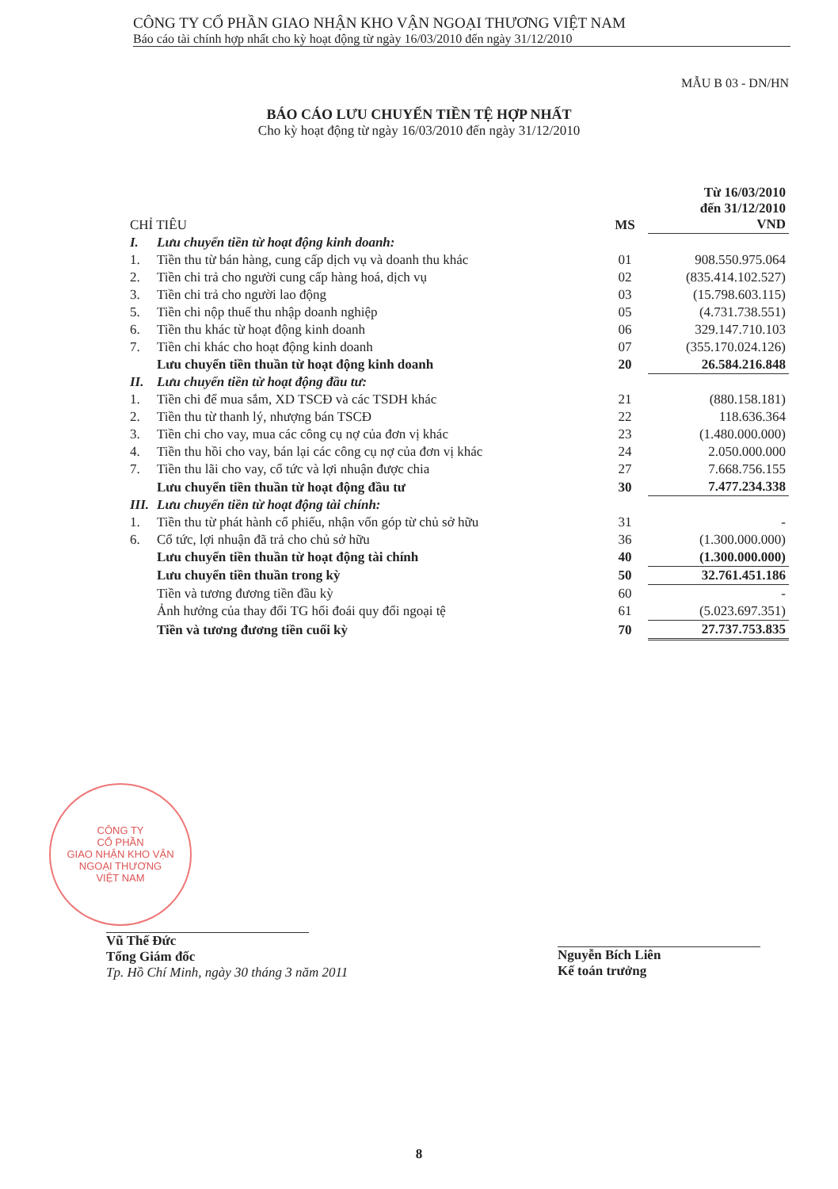CÔNG TY CỔ PHẦN GIAO NHẬN KHO VẬN NGOẠI THƯƠNG VIỆT NAM
Báo cáo tài chính hợp nhất cho kỳ hoạt động từ ngày 16/03/2010 đến ngày 31/12/2010
MẪU B 03 - DN/HN
BÁO CÁO LƯU CHUYỂN TIỀN TỆ HỢP NHẤT
Cho kỳ hoạt động từ ngày 16/03/2010 đến ngày 31/12/2010
| CHỈ TIÊU | | MS | Từ 16/03/2010 đến 31/12/2010 VND |
| --- | --- | --- | --- |
| I. | Lưu chuyển tiền từ hoạt động kinh doanh: | | |
| 1. | Tiền thu từ bán hàng, cung cấp dịch vụ và doanh thu khác | 01 | 908.550.975.064 |
| 2. | Tiền chi trả cho người cung cấp hàng hoá, dịch vụ | 02 | (835.414.102.527) |
| 3. | Tiền chi trả cho người lao động | 03 | (15.798.603.115) |
| 5. | Tiền chi nộp thuế thu nhập doanh nghiệp | 05 | (4.731.738.551) |
| 6. | Tiền thu khác từ hoạt động kinh doanh | 06 | 329.147.710.103 |
| 7. | Tiền chi khác cho hoạt động kinh doanh | 07 | (355.170.024.126) |
| | Lưu chuyển tiền thuần từ hoạt động kinh doanh | 20 | 26.584.216.848 |
| II. | Lưu chuyển tiền từ hoạt động đầu tư: | | |
| 1. | Tiền chi để mua sắm, XD TSCĐ và các TSDH khác | 21 | (880.158.181) |
| 2. | Tiền thu từ thanh lý, nhượng bán TSCĐ | 22 | 118.636.364 |
| 3. | Tiền chi cho vay, mua các công cụ nợ của đơn vị khác | 23 | (1.480.000.000) |
| 4. | Tiền thu hồi cho vay, bán lại các công cụ nợ của đơn vị khác | 24 | 2.050.000.000 |
| 7. | Tiền thu lãi cho vay, cổ tức và lợi nhuận được chia | 27 | 7.668.756.155 |
| | Lưu chuyển tiền thuần từ hoạt động đầu tư | 30 | 7.477.234.338 |
| III. | Lưu chuyển tiền từ hoạt động tài chính: | | |
| 1. | Tiền thu từ phát hành cổ phiếu, nhận vốn góp từ chủ sở hữu | 31 | - |
| 6. | Cổ tức, lợi nhuận đã trả cho chủ sở hữu | 36 | (1.300.000.000) |
| | Lưu chuyển tiền thuần từ hoạt động tài chính | 40 | (1.300.000.000) |
| | Lưu chuyển tiền thuần trong kỳ | 50 | 32.761.451.186 |
| | Tiền và tương đương tiền đầu kỳ | 60 | - |
| | Ảnh hưởng của thay đổi TG hối đoái quy đổi ngoại tệ | 61 | (5.023.697.351) |
| | Tiền và tương đương tiền cuối kỳ | 70 | 27.737.753.835 |
CÔNG TY
CỔ PHẦN
GIAO NHẬN KHO VẬN
NGOẠI THƯƠNG
VIỆT NAM
Vũ Thế Đức
Tổng Giám đốc
Tp. Hồ Chí Minh, ngày 30 tháng 3 năm 2011
Nguyễn Bích Liên
Kế toán trưởng
8